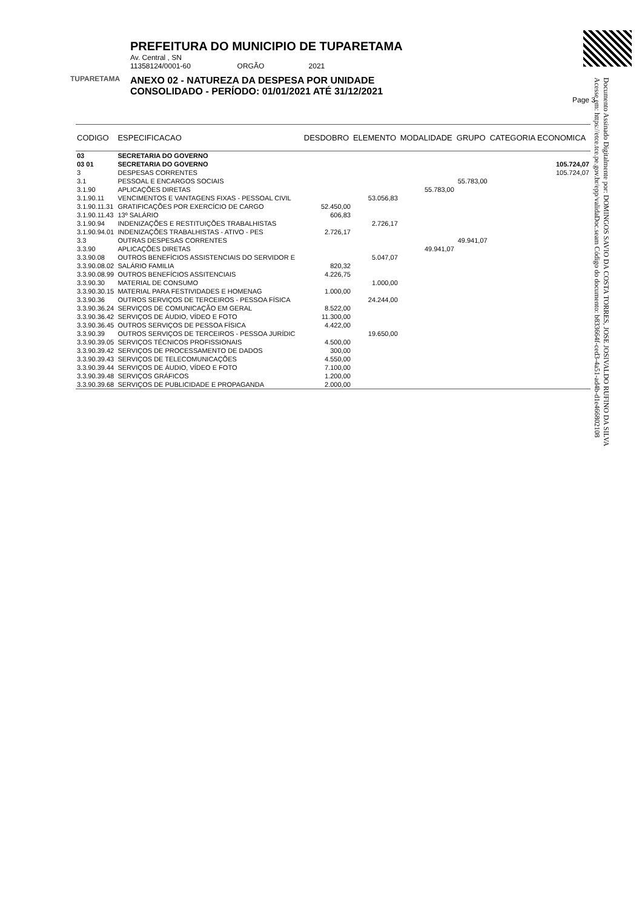TUPARETAMA
PREFEITURA DO MUNICIPIO DE TUPARETAMA
Av. Central , SN
11358124/0001-60 ORGÃO 2021
ANEXO 02 - NATUREZA DA DESPESA POR UNIDADE
CONSOLIDADO - PERÍODO: 01/01/2021 ATÉ 31/12/2021
Page 3
Documento Assinado Digitalmente por: DOMINGOS SAVIO DA COSTA TORRES, JOSE JOSIVALDO RUFINO DA SILVA
Acesse em: https://etce.tce.pe.gov.br/epp/validaDoc.seam Código do documento: b833664f-ced3-4a51-ad4b-d1e466802108
| CODIGO | ESPECIFICACAO | DESDOBRO | ELEMENTO | MODALIDADE | GRUPO | CATEGORIA ECONOMICA |
| --- | --- | --- | --- | --- | --- | --- |
| 03 | SECRETARIA DO GOVERNO | | | | | |
| 03 01 | SECRETARIA DO GOVERNO | | | | | 105.724,07 |
| 3 | DESPESAS CORRENTES | | | | | 105.724,07 |
| 3.1 | PESSOAL E ENCARGOS SOCIAIS | | | | 55.783,00 | |
| 3.1.90 | APLICAÇÕES DIRETAS | | | 55.783,00 | | |
| 3.1.90.11 | VENCIMENTOS E VANTAGENS FIXAS - PESSOAL CIVIL | | 53.056,83 | | | |
| 3.1.90.11.31 | GRATIFICAÇÕES POR EXERCÍCIO DE CARGO | 52.450,00 | | | | |
| 3.1.90.11.43 | 13º SALÁRIO | 606,83 | | | | |
| 3.1.90.94 | INDENIZAÇÕES E RESTITUIÇÕES TRABALHISTAS | | 2.726,17 | | | |
| 3.1.90.94.01 | INDENIZAÇÕES TRABALHISTAS - ATIVO - PES | 2.726,17 | | | | |
| 3.3 | OUTRAS DESPESAS CORRENTES | | | | 49.941,07 | |
| 3.3.90 | APLICAÇÕES DIRETAS | | | 49.941,07 | | |
| 3.3.90.08 | OUTROS BENEFÍCIOS ASSISTENCIAIS DO SERVIDOR E | | 5.047,07 | | | |
| 3.3.90.08.02 | SALÁRIO FAMILIA | 820,32 | | | | |
| 3.3.90.08.99 | OUTROS BENEFÍCIOS ASSITENCIAIS | 4.226,75 | | | | |
| 3.3.90.30 | MATERIAL DE CONSUMO | | 1.000,00 | | | |
| 3.3.90.30.15 | MATERIAL PARA FESTIVIDADES E HOMENAG | 1.000,00 | | | | |
| 3.3.90.36 | OUTROS SERVIÇOS DE TERCEIROS - PESSOA FÍSICA | | 24.244,00 | | | |
| 3.3.90.36.24 | SERVIÇOS DE COMUNICAÇÃO EM GERAL | 8.522,00 | | | | |
| 3.3.90.36.42 | SERVIÇOS DE ÁUDIO, VÍDEO E FOTO | 11.300,00 | | | | |
| 3.3.90.36.45 | OUTROS SERVIÇOS DE PESSOA FÍSICA | 4.422,00 | | | | |
| 3.3.90.39 | OUTROS SERVIÇOS DE TERCEIROS - PESSOA JURÍDIC | | 19.650,00 | | | |
| 3.3.90.39.05 | SERVIÇOS TÉCNICOS PROFISSIONAIS | 4.500,00 | | | | |
| 3.3.90.39.42 | SERVIÇOS DE PROCESSAMENTO DE DADOS | 300,00 | | | | |
| 3.3.90.39.43 | SERVIÇOS DE TELECOMUNICAÇÕES | 4.550,00 | | | | |
| 3.3.90.39.44 | SERVIÇOS DE ÁUDIO, VÍDEO E FOTO | 7.100,00 | | | | |
| 3.3.90.39.48 | SERVIÇOS GRÁFICOS | 1.200,00 | | | | |
| 3.3.90.39.68 | SERVIÇOS DE PUBLICIDADE E PROPAGANDA | 2.000,00 | | | | |